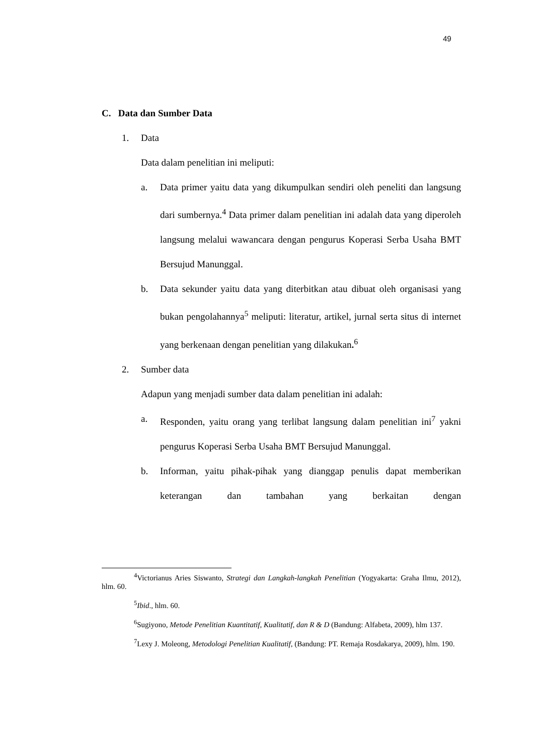49
C. Data dan Sumber Data
1. Data
Data dalam penelitian ini meliputi:
a. Data primer yaitu data yang dikumpulkan sendiri oleh peneliti dan langsung dari sumbernya.<sup>4</sup> Data primer dalam penelitian ini adalah data yang diperoleh langsung melalui wawancara dengan pengurus Koperasi Serba Usaha BMT Bersujud Manunggal.
b. Data sekunder yaitu data yang diterbitkan atau dibuat oleh organisasi yang bukan pengolahannya<sup>5</sup> meliputi: literatur, artikel, jurnal serta situs di internet yang berkenaan dengan penelitian yang dilakukan.<sup>6</sup>
2. Sumber data
Adapun yang menjadi sumber data dalam penelitian ini adalah:
a. Responden, yaitu orang yang terlibat langsung dalam penelitian ini<sup>7</sup> yakni pengurus Koperasi Serba Usaha BMT Bersujud Manunggal.
b. Informan, yaitu pihak-pihak yang dianggap penulis dapat memberikan keterangan dan tambahan yang berkaitan dengan
<sup>4</sup> Victorianus Aries Siswanto, Strategi dan Langkah-langkah Penelitian (Yogyakarta: Graha Ilmu, 2012), hlm. 60.
<sup>5</sup> Ibid., hlm. 60.
<sup>6</sup> Sugiyono, Metode Penelitian Kuantitatif, Kualitatif, dan R & D (Bandung: Alfabeta, 2009), hlm 137.
<sup>7</sup> Lexy J. Moleong, Metodologi Penelitian Kualitatif, (Bandung: PT. Remaja Rosdakarya, 2009), hlm. 190.